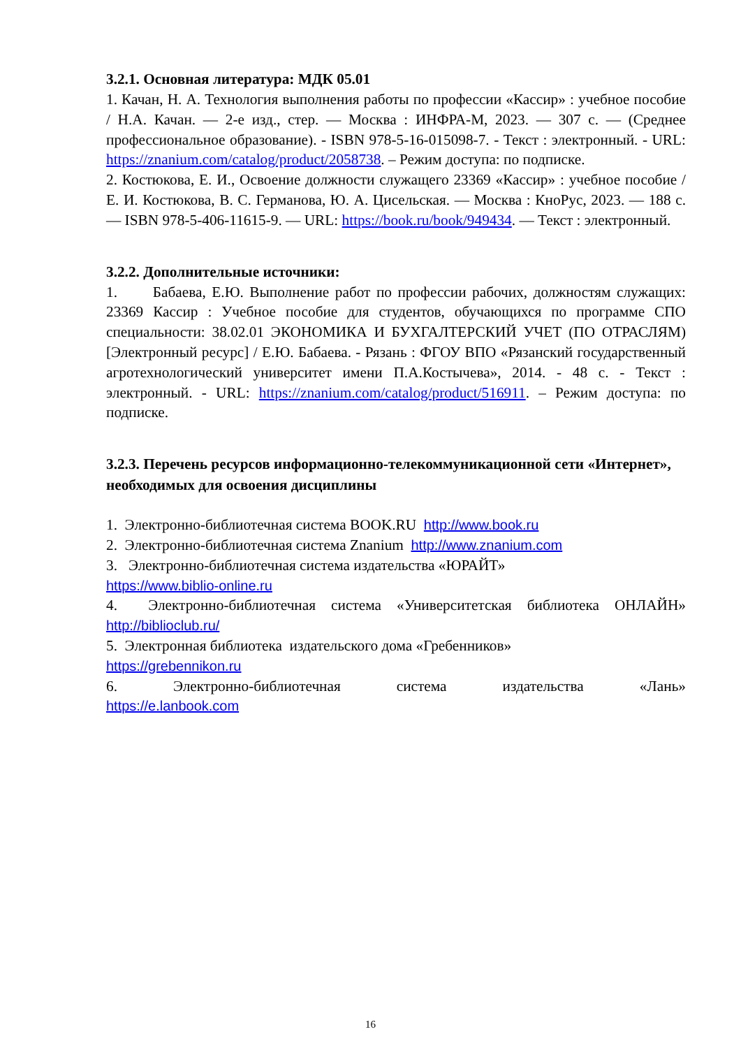3.2.1. Основная литература: МДК 05.01
1. Качан, Н. А. Технология выполнения работы по профессии «Кассир» : учебное пособие / Н.А. Качан. — 2-е изд., стер. — Москва : ИНФРА-М, 2023. — 307 с. — (Среднее профессиональное образование). - ISBN 978-5-16-015098-7. - Текст : электронный. - URL: https://znanium.com/catalog/product/2058738. – Режим доступа: по подписке.
2. Костюкова, Е. И., Освоение должности служащего 23369 «Кассир» : учебное пособие / Е. И. Костюкова, В. С. Германова, Ю. А. Цисельская. — Москва : КноРус, 2023. — 188 с. — ISBN 978-5-406-11615-9. — URL: https://book.ru/book/949434. — Текст : электронный.
3.2.2. Дополнительные источники:
1. Бабаева, Е.Ю. Выполнение работ по профессии рабочих, должностям служащих: 23369 Кассир : Учебное пособие для студентов, обучающихся по программе СПО специальности: 38.02.01 ЭКОНОМИКА И БУХГАЛТЕРСКИЙ УЧЕТ (ПО ОТРАСЛЯМ) [Электронный ресурс] / Е.Ю. Бабаева. - Рязань : ФГОУ ВПО «Рязанский государственный агротехнологический университет имени П.А.Костычева», 2014. - 48 с. - Текст : электронный. - URL: https://znanium.com/catalog/product/516911. – Режим доступа: по подписке.
3.2.3. Перечень ресурсов информационно-телекоммуникационной сети «Интернет», необходимых для освоения дисциплины
1. Электронно-библиотечная система BOOK.RU http://www.book.ru
2. Электронно-библиотечная система Znanium http://www.znanium.com
3. Электронно-библиотечная система издательства «ЮРАЙТ»
https://www.biblio-online.ru
4. Электронно-библиотечная система «Университетская библиотека ОНЛАЙН» http://biblioclub.ru/
5. Электронная библиотека издательского дома «Гребенников»
https://grebennikon.ru
6. Электронно-библиотечная система издательства «Лань»
https://e.lanbook.com
16